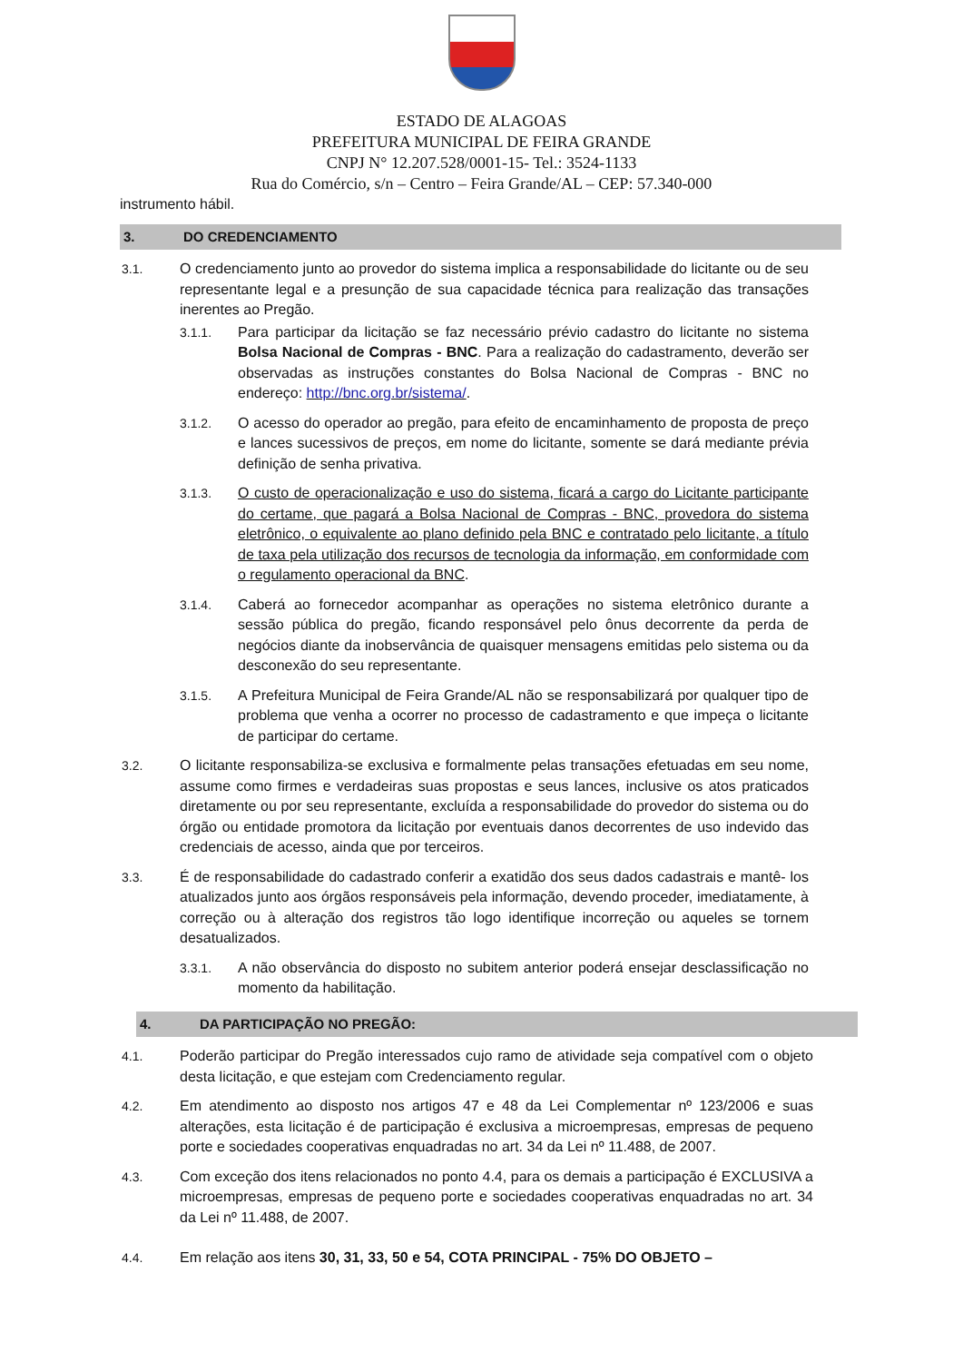ESTADO DE ALAGOAS
PREFEITURA MUNICIPAL DE FEIRA GRANDE
CNPJ N° 12.207.528/0001-15- Tel.: 3524-1133
Rua do Comércio, s/n – Centro – Feira Grande/AL – CEP: 57.340-000
instrumento hábil.
3. DO CREDENCIAMENTO
3.1. O credenciamento junto ao provedor do sistema implica a responsabilidade do licitante ou de seu representante legal e a presunção de sua capacidade técnica para realização das transações inerentes ao Pregão.
3.1.1. Para participar da licitação se faz necessário prévio cadastro do licitante no sistema Bolsa Nacional de Compras - BNC. Para a realização do cadastramento, deverão ser observadas as instruções constantes do Bolsa Nacional de Compras - BNC no endereço: http://bnc.org.br/sistema/.
3.1.2. O acesso do operador ao pregão, para efeito de encaminhamento de proposta de preço e lances sucessivos de preços, em nome do licitante, somente se dará mediante prévia definição de senha privativa.
3.1.3. O custo de operacionalização e uso do sistema, ficará a cargo do Licitante participante do certame, que pagará a Bolsa Nacional de Compras - BNC, provedora do sistema eletrônico, o equivalente ao plano definido pela BNC e contratado pelo licitante, a título de taxa pela utilização dos recursos de tecnologia da informação, em conformidade com o regulamento operacional da BNC.
3.1.4. Caberá ao fornecedor acompanhar as operações no sistema eletrônico durante a sessão pública do pregão, ficando responsável pelo ônus decorrente da perda de negócios diante da inobservância de quaisquer mensagens emitidas pelo sistema ou da desconexão do seu representante.
3.1.5. A Prefeitura Municipal de Feira Grande/AL não se responsabilizará por qualquer tipo de problema que venha a ocorrer no processo de cadastramento e que impeça o licitante de participar do certame.
3.2. O licitante responsabiliza-se exclusiva e formalmente pelas transações efetuadas em seu nome, assume como firmes e verdadeiras suas propostas e seus lances, inclusive os atos praticados diretamente ou por seu representante, excluída a responsabilidade do provedor do sistema ou do órgão ou entidade promotora da licitação por eventuais danos decorrentes de uso indevido das credenciais de acesso, ainda que por terceiros.
3.3. É de responsabilidade do cadastrado conferir a exatidão dos seus dados cadastrais e mantê- los atualizados junto aos órgãos responsáveis pela informação, devendo proceder, imediatamente, à correção ou à alteração dos registros tão logo identifique incorreção ou aqueles se tornem desatualizados.
3.3.1. A não observância do disposto no subitem anterior poderá ensejar desclassificação no momento da habilitação.
4. DA PARTICIPAÇÃO NO PREGÃO:
4.1. Poderão participar do Pregão interessados cujo ramo de atividade seja compatível com o objeto desta licitação, e que estejam com Credenciamento regular.
4.2. Em atendimento ao disposto nos artigos 47 e 48 da Lei Complementar nº 123/2006 e suas alterações, esta licitação é de participação é exclusiva a microempresas, empresas de pequeno porte e sociedades cooperativas enquadradas no art. 34 da Lei nº 11.488, de 2007.
4.3. Com exceção dos itens relacionados no ponto 4.4, para os demais a participação é EXCLUSIVA a microempresas, empresas de pequeno porte e sociedades cooperativas enquadradas no art. 34 da Lei nº 11.488, de 2007.
4.4. Em relação aos itens 30, 31, 33, 50 e 54, COTA PRINCIPAL - 75% DO OBJETO –